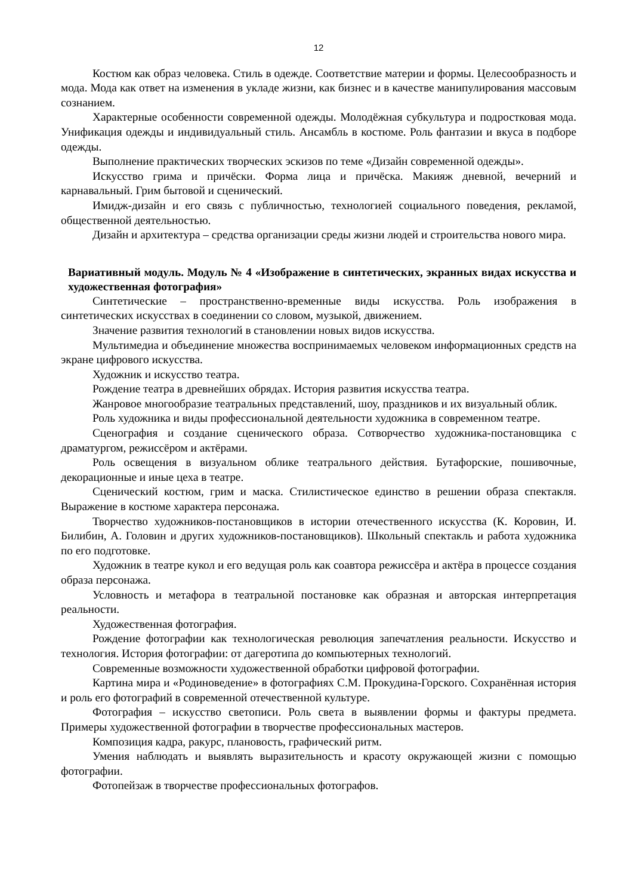12
Костюм как образ человека. Стиль в одежде. Соответствие материи и формы. Целесообразность и мода. Мода как ответ на изменения в укладе жизни, как бизнес и в качестве манипулирования массовым сознанием.
Характерные особенности современной одежды. Молодёжная субкультура и подростковая мода. Унификация одежды и индивидуальный стиль. Ансамбль в костюме. Роль фантазии и вкуса в подборе одежды.
Выполнение практических творческих эскизов по теме «Дизайн современной одежды».
Искусство грима и причёски. Форма лица и причёска. Макияж дневной, вечерний и карнавальный. Грим бытовой и сценический.
Имидж-дизайн и его связь с публичностью, технологией социального поведения, рекламой, общественной деятельностью.
Дизайн и архитектура – средства организации среды жизни людей и строительства нового мира.
Вариативный модуль. Модуль № 4 «Изображение в синтетических, экранных видах искусства и художественная фотография»
Синтетические – пространственно-временные виды искусства. Роль изображения в синтетических искусствах в соединении со словом, музыкой, движением.
Значение развития технологий в становлении новых видов искусства.
Мультимедиа и объединение множества воспринимаемых человеком информационных средств на экране цифрового искусства.
Художник и искусство театра.
Рождение театра в древнейших обрядах. История развития искусства театра.
Жанровое многообразие театральных представлений, шоу, праздников и их визуальный облик.
Роль художника и виды профессиональной деятельности художника в современном театре.
Сценография и создание сценического образа. Сотворчество художника-постановщика с драматургом, режиссёром и актёрами.
Роль освещения в визуальном облике театрального действия. Бутафорские, пошивочные, декорационные и иные цеха в театре.
Сценический костюм, грим и маска. Стилистическое единство в решении образа спектакля. Выражение в костюме характера персонажа.
Творчество художников-постановщиков в истории отечественного искусства (К. Коровин, И. Билибин, А. Головин и других художников-постановщиков). Школьный спектакль и работа художника по его подготовке.
Художник в театре кукол и его ведущая роль как соавтора режиссёра и актёра в процессе создания образа персонажа.
Условность и метафора в театральной постановке как образная и авторская интерпретация реальности.
Художественная фотография.
Рождение фотографии как технологическая революция запечатления реальности. Искусство и технология. История фотографии: от дагеротипа до компьютерных технологий.
Современные возможности художественной обработки цифровой фотографии.
Картина мира и «Родиноведение» в фотографиях С.М. Прокудина-Горского. Сохранённая история и роль его фотографий в современной отечественной культуре.
Фотография – искусство светописи. Роль света в выявлении формы и фактуры предмета. Примеры художественной фотографии в творчестве профессиональных мастеров.
Композиция кадра, ракурс, плановость, графический ритм.
Умения наблюдать и выявлять выразительность и красоту окружающей жизни с помощью фотографии.
Фотопейзаж в творчестве профессиональных фотографов.